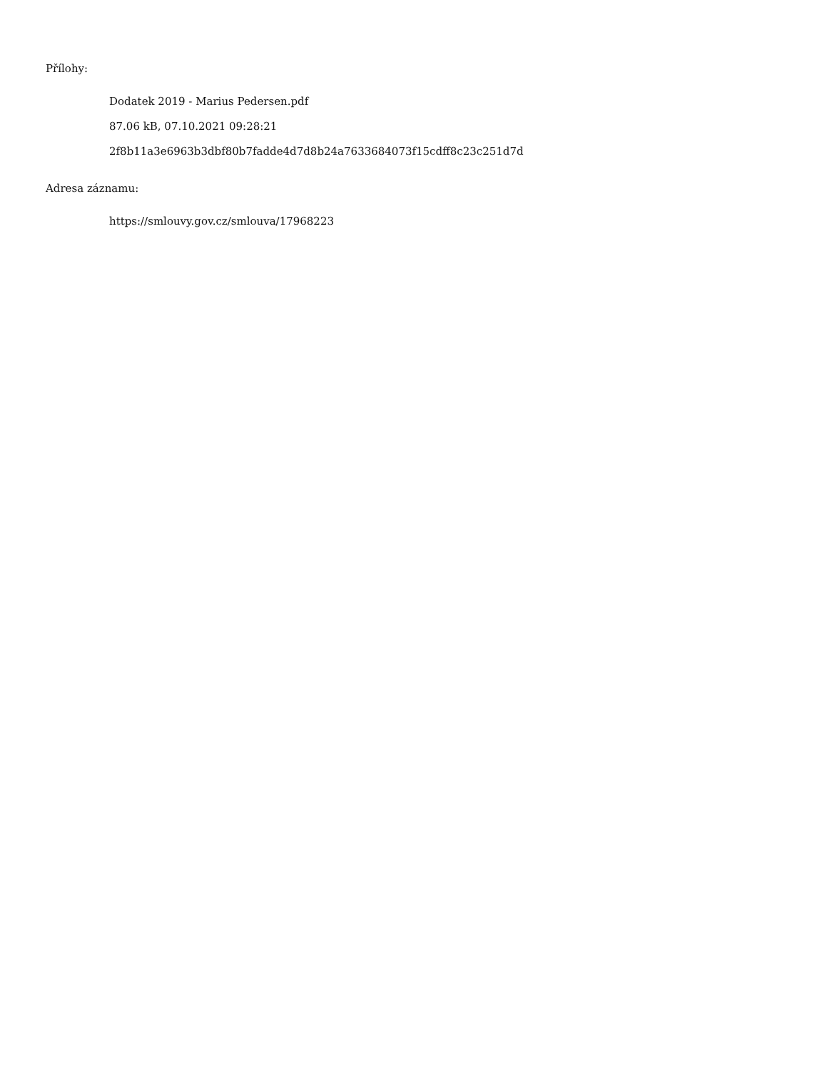Přílohy:
Dodatek 2019 - Marius Pedersen.pdf
87.06 kB, 07.10.2021 09:28:21
2f8b11a3e6963b3dbf80b7fadde4d7d8b24a7633684073f15cdff8c23c251d7d
Adresa záznamu:
https://smlouvy.gov.cz/smlouva/17968223